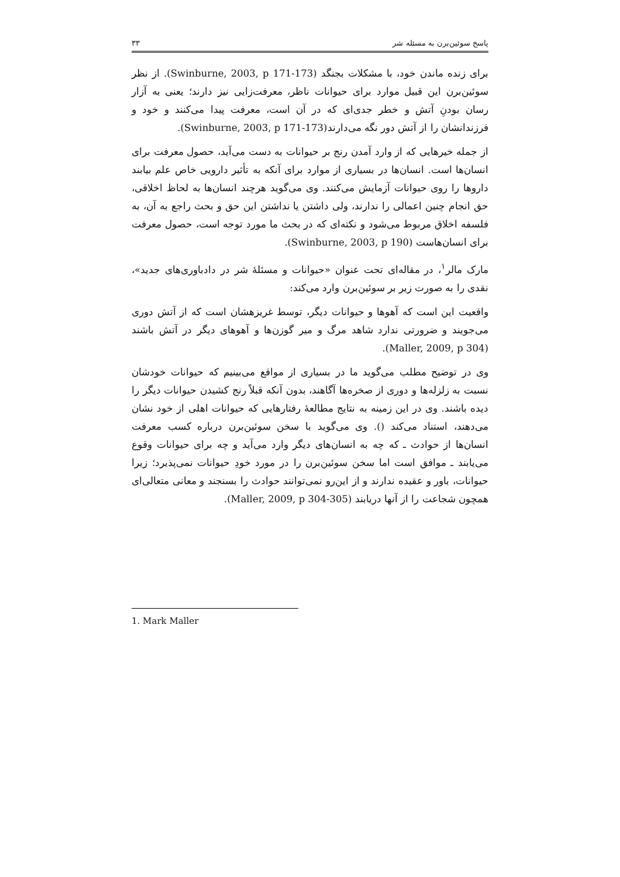پاسخ سوئین‌برن به مسئله شر ۳۳
برای زنده ماندن خود، با مشکلات بجنگد (Swinburne, 2003, p 171-173). از نظر سوئین‌برن این قبیل موارد برای حیوانات ناظر، معرفت‌زایی نیز دارند؛ یعنی به آزار رسان بودنِ آتش و خطر جدی‌ای که در آن است، معرفت پیدا می‌کنند و خود و فرزندانشان را از آتش دور نگه می‌دارند(Swinburne, 2003, p 171-173).
از جمله خیرهایی که از وارد آمدن رنج بر حیوانات به دست می‌آید، حصول معرفت برای انسان‌ها است. انسان‌ها در بسیاری از موارد برای آنکه به تأثیر دارویی خاص علم بیابند داروها را روی حیوانات آزمایش می‌کنند. وی می‌گوید هرچند انسان‌ها به لحاظ اخلاقی، حق انجام چنین اعمالی را ندارند، ولی داشتن یا نداشتن این حق و بحث راجع به آن، به فلسفه اخلاق مربوط می‌شود و نکته‌ای که در بحث ما مورد توجه است، حصول معرفت برای انسان‌هاست (Swinburne, 2003, p 190).
مارک مالر<sup>۱</sup>، در مقاله‌ای تحت عنوان «حیوانات و مسئلهٔ شر در دادباوری‌های جدید»، نقدی را به صورت زیر بر سوئین‌برن وارد می‌کند:
واقعیت این است که آهوها و حیوانات دیگر، توسط غریزهشان است که از آتش دوری می‌جویند و ضرورتی ندارد شاهد مرگ و میر گوزن‌ها و آهوهای دیگر در آتش باشند (Maller, 2009, p 304).
وی در توضیح مطلب می‌گوید ما در بسیاری از مواقع می‌بینیم که حیوانات خودشان نسبت به زلزله‌ها و دوری از صخره‌ها آگاهند، بدون آنکه قبلاً رنج کشیدن حیوانات دیگر را دیده باشند. وی در این زمینه به نتایج مطالعهٔ رفتارهایی که حیوانات اهلی از خود نشان می‌دهند، استناد می‌کند (). وی می‌گوید با سخن سوئین‌برن درباره کسب معرفت انسان‌ها از حوادث ـ که چه به انسان‌های دیگر وارد می‌آید و چه برای حیوانات وقوع می‌یابند ـ موافق است اما سخن سوئین‌برن را در مورد خودِ حیوانات نمی‌پذیرد؛ زیرا حیوانات، باور و عقیده ندارند و از این‌رو نمی‌توانند حوادث را بسنجند و معانی متعالی‌ای همچون شجاعت را از آنها دریابند (Maller, 2009, p 304-305).
1. Mark Maller